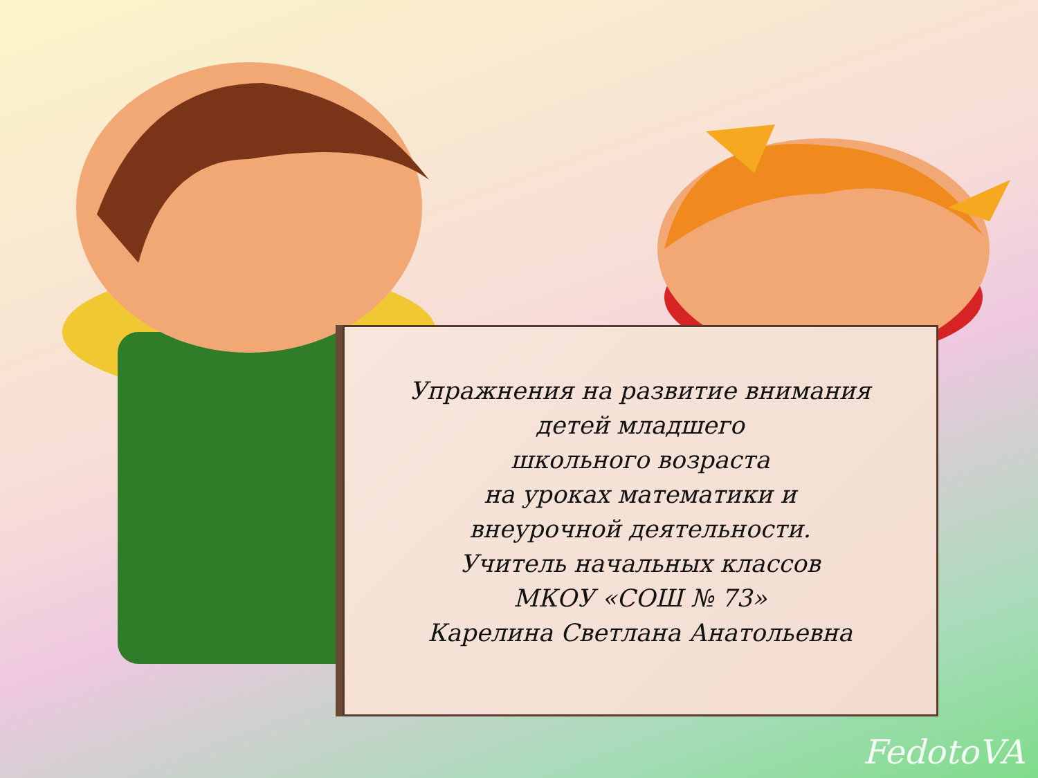Упражнения на развитие внимания
детей младшего
школьного возраста
на уроках математики и
внеурочной деятельности.
Учитель начальных классов
МКОУ «СОШ № 73»
Карелина Светлана Анатольевна
FedotoVA